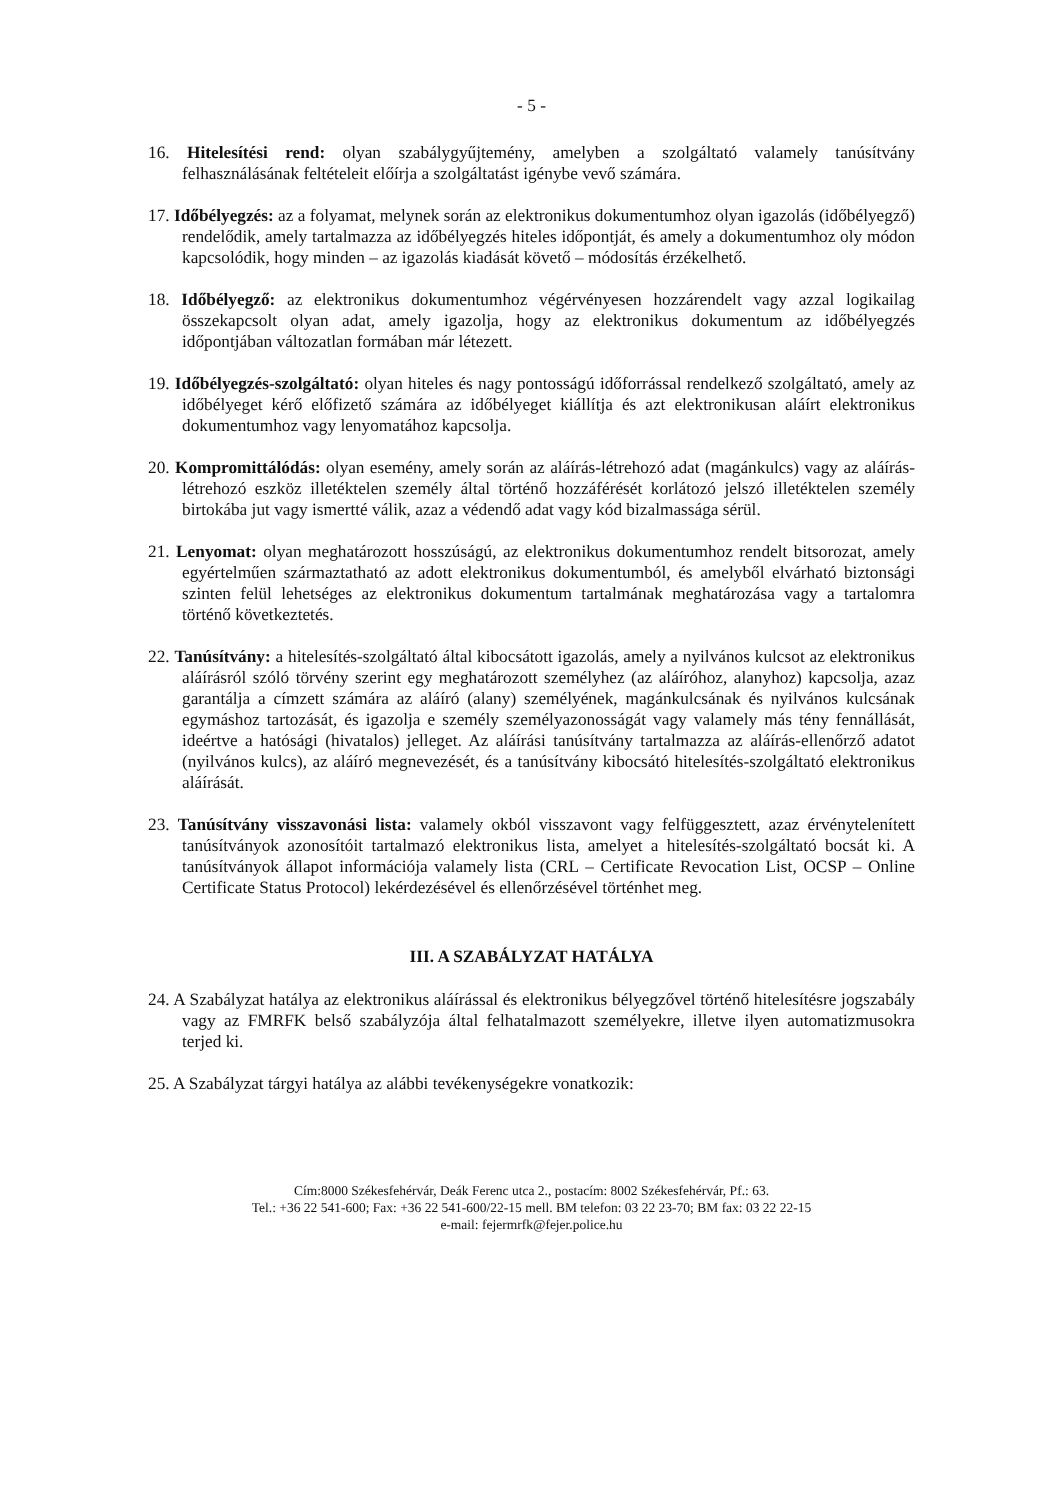- 5 -
16. Hitelesítési rend: olyan szabálygyűjtemény, amelyben a szolgáltató valamely tanúsítvány felhasználásának feltételeit előírja a szolgáltatást igénybe vevő számára.
17. Időbélyegzés: az a folyamat, melynek során az elektronikus dokumentumhoz olyan igazolás (időbélyegző) rendelődik, amely tartalmazza az időbélyegzés hiteles időpontját, és amely a dokumentumhoz oly módon kapcsolódik, hogy minden – az igazolás kiadását követő – módosítás érzékelhető.
18. Időbélyegző: az elektronikus dokumentumhoz végérvényesen hozzárendelt vagy azzal logikailag összekapcsolt olyan adat, amely igazolja, hogy az elektronikus dokumentum az időbélyegzés időpontjában változatlan formában már létezett.
19. Időbélyegzés-szolgáltató: olyan hiteles és nagy pontosságú időforrással rendelkező szolgáltató, amely az időbélyeget kérő előfizető számára az időbélyeget kiállítja és azt elektronikusan aláírt elektronikus dokumentumhoz vagy lenyomatához kapcsolja.
20. Kompromittálódás: olyan esemény, amely során az aláírás-létrehozó adat (magánkulcs) vagy az aláírás-létrehozó eszköz illetéktelen személy által történő hozzáférését korlátozó jelszó illetéktelen személy birtokába jut vagy ismertté válik, azaz a védendő adat vagy kód bizalmassága sérül.
21. Lenyomat: olyan meghatározott hosszúságú, az elektronikus dokumentumhoz rendelt bitsorozat, amely egyértelműen származtatható az adott elektronikus dokumentumból, és amelyből elvárható biztonsági szinten felül lehetséges az elektronikus dokumentum tartalmának meghatározása vagy a tartalomra történő következtetés.
22. Tanúsítvány: a hitelesítés-szolgáltató által kibocsátott igazolás, amely a nyilvános kulcsot az elektronikus aláírásról szóló törvény szerint egy meghatározott személyhez (az aláíróhoz, alanyhoz) kapcsolja, azaz garantálja a címzett számára az aláíró (alany) személyének, magánkulcsának és nyilvános kulcsának egymáshoz tartozását, és igazolja e személy személyazonosságát vagy valamely más tény fennállását, ideértve a hatósági (hivatalos) jelleget. Az aláírási tanúsítvány tartalmazza az aláírás-ellenőrző adatot (nyilvános kulcs), az aláíró megnevezését, és a tanúsítvány kibocsátó hitelesítés-szolgáltató elektronikus aláírását.
23. Tanúsítvány visszavonási lista: valamely okból visszavont vagy felfüggesztett, azaz érvénytelenített tanúsítványok azonosítóit tartalmazó elektronikus lista, amelyet a hitelesítés-szolgáltató bocsát ki. A tanúsítványok állapot információja valamely lista (CRL – Certificate Revocation List, OCSP – Online Certificate Status Protocol) lekérdezésével és ellenőrzésével történhet meg.
III. A SZABÁLYZAT HATÁLYA
24. A Szabályzat hatálya az elektronikus aláírással és elektronikus bélyegzővel történő hitelesítésre jogszabály vagy az FMRFK belső szabályzója által felhatalmazott személyekre, illetve ilyen automatizmusokra terjed ki.
25. A Szabályzat tárgyi hatálya az alábbi tevékenységekre vonatkozik:
Cím:8000 Székesfehérvár, Deák Ferenc utca 2., postacím: 8002 Székesfehérvár, Pf.: 63.
Tel.: +36 22 541-600; Fax: +36 22 541-600/22-15 mell. BM telefon: 03 22 23-70; BM fax: 03 22 22-15
e-mail: fejermrfk@fejer.police.hu